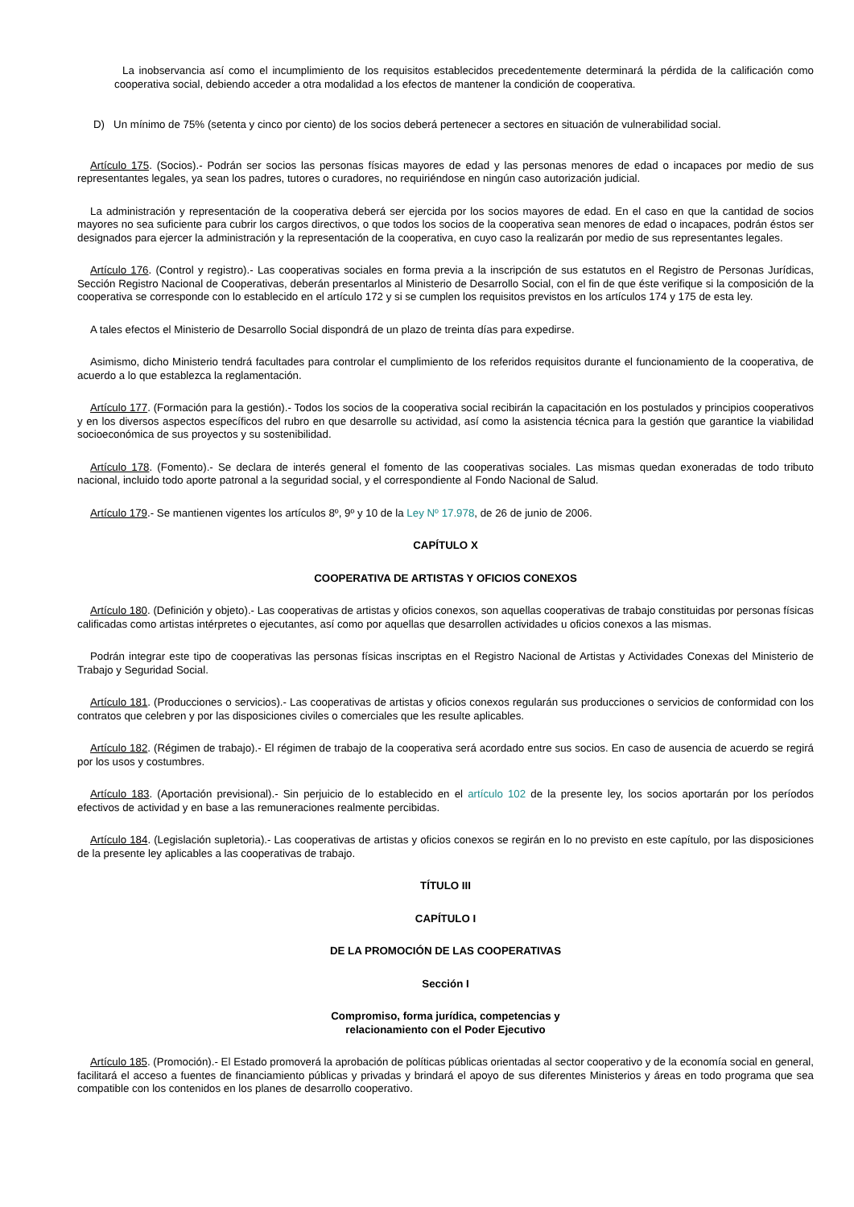La inobservancia así como el incumplimiento de los requisitos establecidos precedentemente determinará la pérdida de la calificación como cooperativa social, debiendo acceder a otra modalidad a los efectos de mantener la condición de cooperativa.
D) Un mínimo de 75% (setenta y cinco por ciento) de los socios deberá pertenecer a sectores en situación de vulnerabilidad social.
Artículo 175. (Socios).- Podrán ser socios las personas físicas mayores de edad y las personas menores de edad o incapaces por medio de sus representantes legales, ya sean los padres, tutores o curadores, no requiriéndose en ningún caso autorización judicial.
La administración y representación de la cooperativa deberá ser ejercida por los socios mayores de edad. En el caso en que la cantidad de socios mayores no sea suficiente para cubrir los cargos directivos, o que todos los socios de la cooperativa sean menores de edad o incapaces, podrán éstos ser designados para ejercer la administración y la representación de la cooperativa, en cuyo caso la realizarán por medio de sus representantes legales.
Artículo 176. (Control y registro).- Las cooperativas sociales en forma previa a la inscripción de sus estatutos en el Registro de Personas Jurídicas, Sección Registro Nacional de Cooperativas, deberán presentarlos al Ministerio de Desarrollo Social, con el fin de que éste verifique si la composición de la cooperativa se corresponde con lo establecido en el artículo 172 y si se cumplen los requisitos previstos en los artículos 174 y 175 de esta ley.
A tales efectos el Ministerio de Desarrollo Social dispondrá de un plazo de treinta días para expedirse.
Asimismo, dicho Ministerio tendrá facultades para controlar el cumplimiento de los referidos requisitos durante el funcionamiento de la cooperativa, de acuerdo a lo que establezca la reglamentación.
Artículo 177. (Formación para la gestión).- Todos los socios de la cooperativa social recibirán la capacitación en los postulados y principios cooperativos y en los diversos aspectos específicos del rubro en que desarrolle su actividad, así como la asistencia técnica para la gestión que garantice la viabilidad socioeconómica de sus proyectos y su sostenibilidad.
Artículo 178. (Fomento).- Se declara de interés general el fomento de las cooperativas sociales. Las mismas quedan exoneradas de todo tributo nacional, incluido todo aporte patronal a la seguridad social, y el correspondiente al Fondo Nacional de Salud.
Artículo 179.- Se mantienen vigentes los artículos 8º, 9º y 10 de la Ley Nº 17.978, de 26 de junio de 2006.
CAPÍTULO X
COOPERATIVA DE ARTISTAS Y OFICIOS CONEXOS
Artículo 180. (Definición y objeto).- Las cooperativas de artistas y oficios conexos, son aquellas cooperativas de trabajo constituidas por personas físicas calificadas como artistas intérpretes o ejecutantes, así como por aquellas que desarrollen actividades u oficios conexos a las mismas.
Podrán integrar este tipo de cooperativas las personas físicas inscriptas en el Registro Nacional de Artistas y Actividades Conexas del Ministerio de Trabajo y Seguridad Social.
Artículo 181. (Producciones o servicios).- Las cooperativas de artistas y oficios conexos regularán sus producciones o servicios de conformidad con los contratos que celebren y por las disposiciones civiles o comerciales que les resulte aplicables.
Artículo 182. (Régimen de trabajo).- El régimen de trabajo de la cooperativa será acordado entre sus socios. En caso de ausencia de acuerdo se regirá por los usos y costumbres.
Artículo 183. (Aportación previsional).- Sin perjuicio de lo establecido en el artículo 102 de la presente ley, los socios aportarán por los períodos efectivos de actividad y en base a las remuneraciones realmente percibidas.
Artículo 184. (Legislación supletoria).- Las cooperativas de artistas y oficios conexos se regirán en lo no previsto en este capítulo, por las disposiciones de la presente ley aplicables a las cooperativas de trabajo.
TÍTULO III
CAPÍTULO I
DE LA PROMOCIÓN DE LAS COOPERATIVAS
Sección I
Compromiso, forma jurídica, competencias y
relacionamiento con el Poder Ejecutivo
Artículo 185. (Promoción).- El Estado promoverá la aprobación de políticas públicas orientadas al sector cooperativo y de la economía social en general, facilitará el acceso a fuentes de financiamiento públicas y privadas y brindará el apoyo de sus diferentes Ministerios y áreas en todo programa que sea compatible con los contenidos en los planes de desarrollo cooperativo.